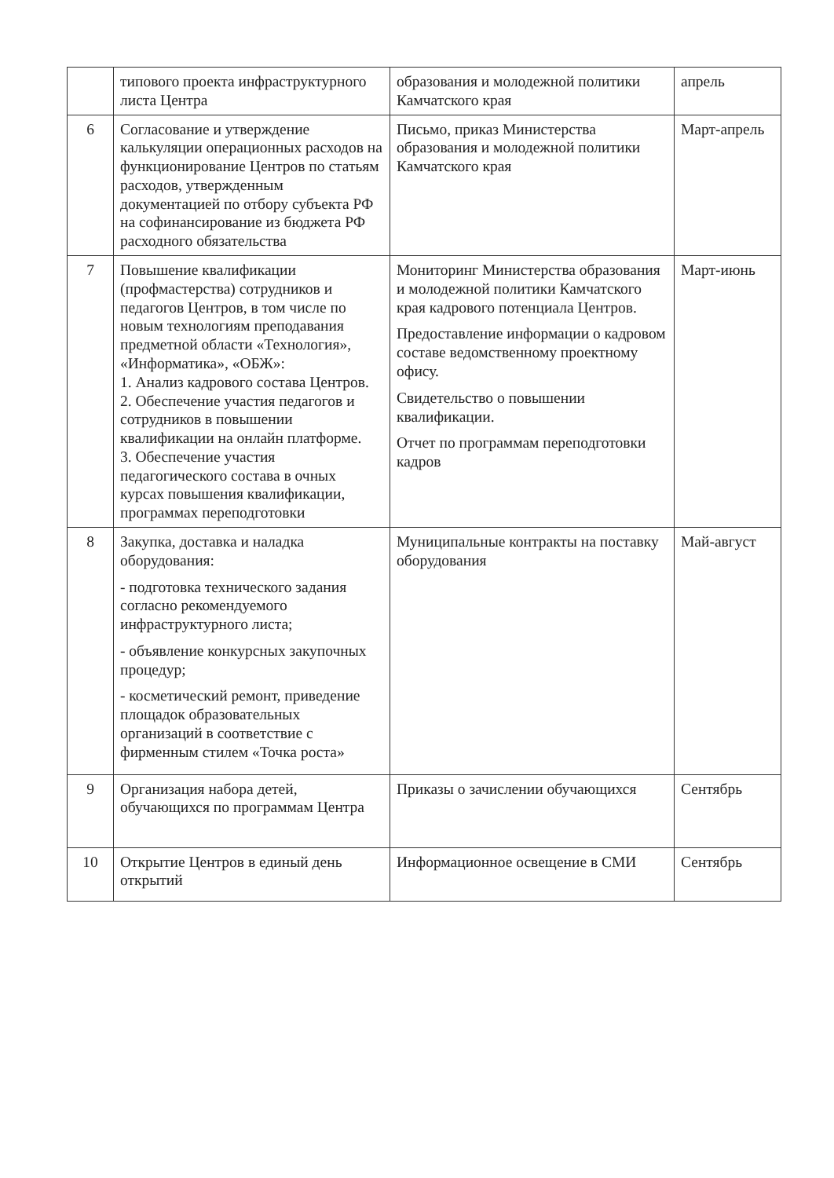| | типового проекта инфраструктурного листа Центра | образования и молодежной политики Камчатского края | апрель |
| 6 | Согласование и утверждение калькуляции операционных расходов на функционирование Центров по статьям расходов, утвержденным документацией по отбору субъекта РФ на софинансирование из бюджета РФ расходного обязательства | Письмо, приказ Министерства образования и молодежной политики Камчатского края | Март-апрель |
| 7 | Повышение квалификации (профмастерства) сотрудников и педагогов Центров, в том числе по новым технологиям преподавания предметной области «Технология», «Информатика», «ОБЖ»: 1. Анализ кадрового состава Центров. 2. Обеспечение участия педагогов и сотрудников в повышении квалификации на онлайн платформе. 3. Обеспечение участия педагогического состава в очных курсах повышения квалификации, программах переподготовки | Мониторинг Министерства образования и молодежной политики Камчатского края кадрового потенциала Центров. Предоставление информации о кадровом составе ведомственному проектному офису. Свидетельство о повышении квалификации. Отчет по программам переподготовки кадров | Март-июнь |
| 8 | Закупка, доставка и наладка оборудования: - подготовка технического задания согласно рекомендуемого инфраструктурного листа; - объявление конкурсных закупочных процедур; - косметический ремонт, приведение площадок образовательных организаций в соответствие с фирменным стилем «Точка роста» | Муниципальные контракты на поставку оборудования | Май-август |
| 9 | Организация набора детей, обучающихся по программам Центра | Приказы о зачислении обучающихся | Сентябрь |
| 10 | Открытие Центров в единый день открытий | Информационное освещение в СМИ | Сентябрь |